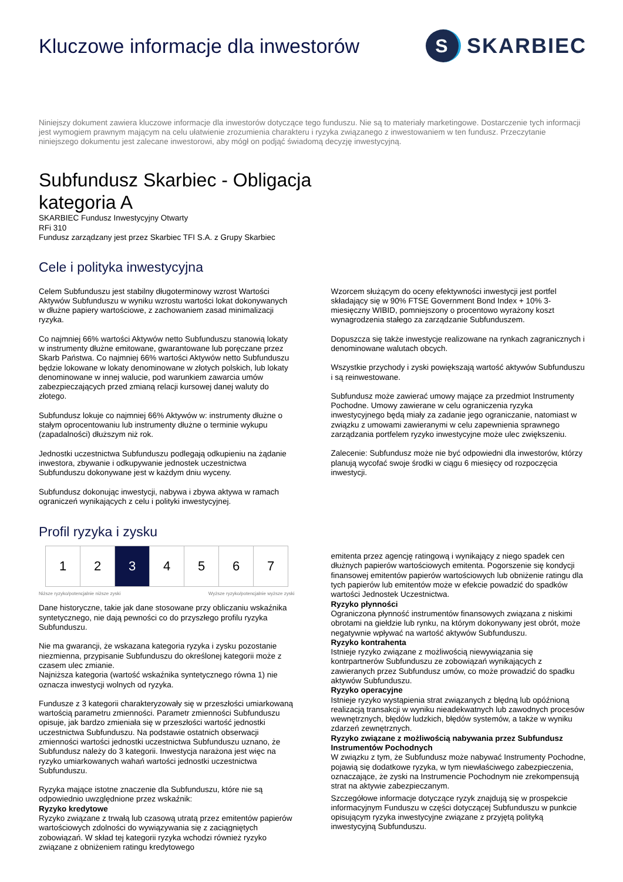Kluczowe informacje dla inwestorów
S
SKARBIEC
Niniejszy dokument zawiera kluczowe informacje dla inwestorów dotyczące tego funduszu. Nie są to materiały marketingowe. Dostarczenie tych informacji jest wymogiem prawnym mającym na celu ułatwienie zrozumienia charakteru i ryzyka związanego z inwestowaniem w ten fundusz. Przeczytanie niniejszego dokumentu jest zalecane inwestorowi, aby mógł on podjąć świadomą decyzję inwestycyjną.
Subfundusz Skarbiec - Obligacja
kategoria A
SKARBIEC Fundusz Inwestycyjny Otwarty
RFi 310
Fundusz zarządzany jest przez Skarbiec TFI S.A. z Grupy Skarbiec
Cele i polityka inwestycyjna
Celem Subfunduszu jest stabilny długoterminowy wzrost Wartości Aktywów Subfunduszu w wyniku wzrostu wartości lokat dokonywanych w dłużne papiery wartościowe, z zachowaniem zasad minimalizacji ryzyka.
Co najmniej 66% wartości Aktywów netto Subfunduszu stanowią lokaty w instrumenty dłużne emitowane, gwarantowane lub poręczane przez Skarb Państwa. Co najmniej 66% wartości Aktywów netto Subfunduszu będzie lokowane w lokaty denominowane w złotych polskich, lub lokaty denominowane w innej walucie, pod warunkiem zawarcia umów zabezpieczających przed zmianą relacji kursowej danej waluty do złotego.
Subfundusz lokuje co najmniej 66% Aktywów w: instrumenty dłużne o stałym oprocentowaniu lub instrumenty dłużne o terminie wykupu (zapadalności) dłuższym niż rok.
Jednostki uczestnictwa Subfunduszu podlegają odkupieniu na żądanie inwestora, zbywanie i odkupywanie jednostek uczestnictwa Subfunduszu dokonywane jest w każdym dniu wyceny.
Subfundusz dokonując inwestycji, nabywa i zbywa aktywa w ramach ograniczeń wynikających z celu i polityki inwestycyjnej.
Wzorcem służącym do oceny efektywności inwestycji jest portfel składający się w 90% FTSE Government Bond Index + 10% 3-miesięczny WIBID, pomniejszony o procentowo wyrażony koszt wynagrodzenia stałego za zarządzanie Subfunduszem.
Dopuszcza się także inwestycje realizowane na rynkach zagranicznych i denominowane walutach obcych.
Wszystkie przychody i zyski powiększają wartość aktywów Subfunduszu i są reinwestowane.
Subfundusz może zawierać umowy mające za przedmiot Instrumenty Pochodne. Umowy zawierane w celu ograniczenia ryzyka inwestycyjnego będą miały za zadanie jego ograniczanie, natomiast w związku z umowami zawieranymi w celu zapewnienia sprawnego zarządzania portfelem ryzyko inwestycyjne może ulec zwiększeniu.
Zalecenie: Subfundusz może nie być odpowiedni dla inwestorów, którzy planują wycofać swoje środki w ciągu 6 miesięcy od rozpoczęcia inwestycji.
Profil ryzyka i zysku
| 1 | 2 | 3 | 4 | 5 | 6 | 7 |
Niższe ryzyko/potencjalnie niższe zyski Wyższe ryzyko/potencjalnie wyższe zyski
Dane historyczne, takie jak dane stosowane przy obliczaniu wskaźnika syntetycznego, nie dają pewności co do przyszłego profilu ryzyka Subfunduszu.
Nie ma gwarancji, że wskazana kategoria ryzyka i zysku pozostanie niezmienna, przypisanie Subfunduszu do określonej kategorii może z czasem ulec zmianie.
Najniższa kategoria (wartość wskaźnika syntetycznego równa 1) nie oznacza inwestycji wolnych od ryzyka.
Fundusze z 3 kategorii charakteryzowały się w przeszłości umiarkowaną wartością parametru zmienności. Parametr zmienności Subfunduszu opisuje, jak bardzo zmieniała się w przeszłości wartość jednostki uczestnictwa Subfunduszu. Na podstawie ostatnich obserwacji zmienności wartości jednostki uczestnictwa Subfunduszu uznano, że Subfundusz należy do 3 kategorii. Inwestycja narażona jest więc na ryzyko umiarkowanych wahań wartości jednostki uczestnictwa Subfunduszu.
Ryzyka mające istotne znaczenie dla Subfunduszu, które nie są odpowiednio uwzględnione przez wskaźnik:
Ryzyko kredytowe
Ryzyko związane z trwałą lub czasową utratą przez emitentów papierów wartościowych zdolności do wywiązywania się z zaciągniętych zobowiązań. W skład tej kategorii ryzyka wchodzi również ryzyko związane z obniżeniem ratingu kredytowego
emitenta przez agencję ratingową i wynikający z niego spadek cen dłużnych papierów wartościowych emitenta. Pogorszenie się kondycji finansowej emitentów papierów wartościowych lub obniżenie ratingu dla tych papierów lub emitentów może w efekcie powadzić do spadków wartości Jednostek Uczestnictwa.
Ryzyko płynności
Ograniczona płynność instrumentów finansowych związana z niskimi obrotami na giełdzie lub rynku, na którym dokonywany jest obrót, może negatywnie wpływać na wartość aktywów Subfunduszu.
Ryzyko kontrahenta
Istnieje ryzyko związane z możliwością niewywiązania się kontrpartnerów Subfunduszu ze zobowiązań wynikających z zawieranych przez Subfundusz umów, co może prowadzić do spadku aktywów Subfunduszu.
Ryzyko operacyjne
Istnieje ryzyko wystąpienia strat związanych z błędną lub opóźnioną realizacją transakcji w wyniku nieadekwatnych lub zawodnych procesów wewnętrznych, błędów ludzkich, błędów systemów, a także w wyniku zdarzeń zewnętrznych.
Ryzyko związane z możliwością nabywania przez Subfundusz Instrumentów Pochodnych
W związku z tym, że Subfundusz może nabywać Instrumenty Pochodne, pojawią się dodatkowe ryzyka, w tym niewłaściwego zabezpieczenia, oznaczające, że zyski na Instrumencie Pochodnym nie zrekompensują strat na aktywie zabezpieczanym.
Szczegółowe informacje dotyczące ryzyk znajdują się w prospekcie informacyjnym Funduszu w części dotyczącej Subfunduszu w punkcie opisującym ryzyka inwestycyjne związane z przyjętą polityką inwestycyjną Subfunduszu.